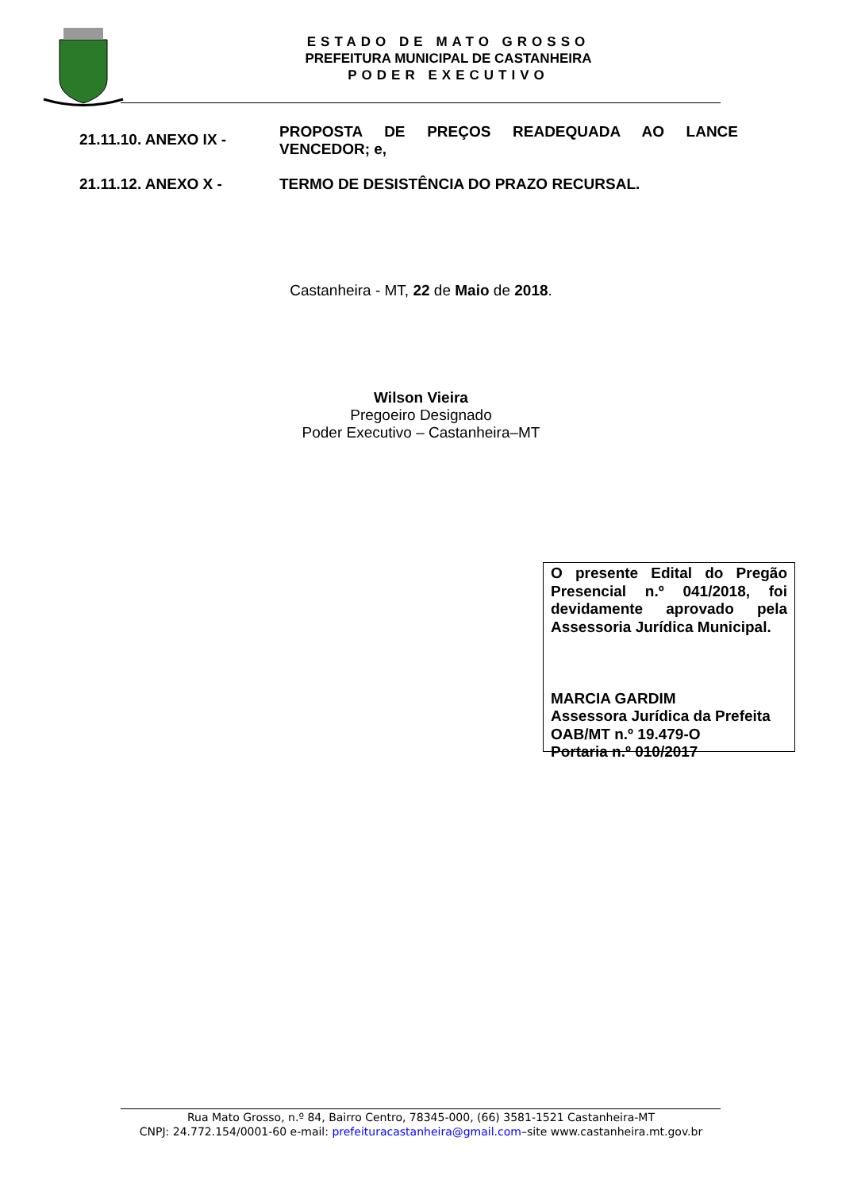ESTADO DE MATO GROSSO
PREFEITURA MUNICIPAL DE CASTANHEIRA
PODER EXECUTIVO
21.11.10. ANEXO IX -
PROPOSTA DE PREÇOS READEQUADA AO LANCE VENCEDOR; e,
21.11.12. ANEXO X - TERMO DE DESISTÊNCIA DO PRAZO RECURSAL.
Castanheira - MT, 22 de Maio de 2018.
Wilson Vieira
Pregoeiro Designado
Poder Executivo – Castanheira–MT
O presente Edital do Pregão Presencial n.º 041/2018, foi devidamente aprovado pela Assessoria Jurídica Municipal.
MARCIA GARDIM
Assessora Jurídica da Prefeita
OAB/MT n.º 19.479-O
Portaria n.º 010/2017
Rua Mato Grosso, n.º 84, Bairro Centro, 78345-000, (66) 3581-1521 Castanheira-MT
CNPJ: 24.772.154/0001-60 e-mail: prefeituracastanheira@gmail.com–site www.castanheira.mt.gov.br